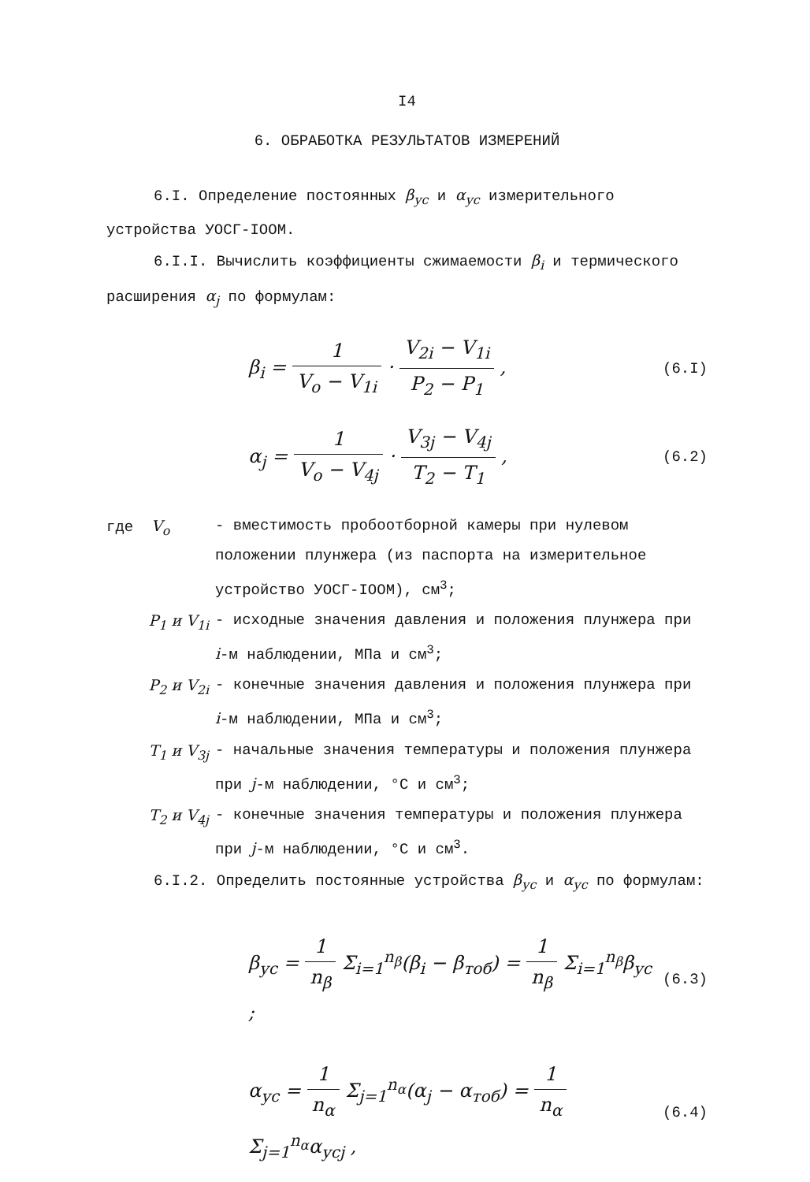I4
6. ОБРАБОТКА РЕЗУЛЬТАТОВ ИЗМЕРЕНИЙ
6.I. Определение постоянных β<sub>ус</sub> и α<sub>ус</sub> измерительного устройства УОСГ-IOOM.
6.I.I. Вычислить коэффициенты сжимаемости β<sub>i</sub> и термического расширения α<sub>j</sub> по формулам:
β<sub>i</sub> = 1 V<sub>o</sub> − V<sub>1i</sub> · V<sub>2i</sub> − V<sub>1i</sub> P<sub>2</sub> − P<sub>1</sub> ,
(6.I)
α<sub>j</sub> = 1 V<sub>o</sub> − V<sub>4j</sub> · V<sub>3j</sub> − V<sub>4j</sub> T<sub>2</sub> − T<sub>1</sub> ,
(6.2)
где V<sub>o</sub> - вместимость пробоотборной камеры при нулевом положении плунжера (из паспорта на измерительное устройство УОСГ-IOOM), см<sup>3</sup>;
P<sub>1</sub> и V<sub>1i</sub> - исходные значения давления и положения плунжера при i-м наблюдении, МПа и см<sup>3</sup>;
P<sub>2</sub> и V<sub>2i</sub> - конечные значения давления и положения плунжера при i-м наблюдении, МПа и см<sup>3</sup>;
T<sub>1</sub> и V<sub>3j</sub> - начальные значения температуры и положения плунжера при j-м наблюдении, °С и см<sup>3</sup>;
T<sub>2</sub> и V<sub>4j</sub> - конечные значения температуры и положения плунжера при j-м наблюдении, °С и см<sup>3</sup>.
6.I.2. Определить постоянные устройства β<sub>ус</sub> и α<sub>ус</sub> по формулам:
β<sub>ус</sub> = 1 n<sub>β</sub> Σ<sub>i=1</sub><sup>n<sub>β</sub></sup>(β<sub>i</sub> − β<sub>тоб</sub>) = 1 n<sub>β</sub> Σ<sub>i=1</sub><sup>n<sub>β</sub></sup>β<sub>ус</sub> ;
(6.3)
α<sub>ус</sub> = 1 n<sub>α</sub> Σ<sub>j=1</sub><sup>n<sub>α</sub></sup>(α<sub>j</sub> − α<sub>тоб</sub>) = 1 n<sub>α</sub> Σ<sub>j=1</sub><sup>n<sub>α</sub></sup>α<sub>усj</sub> ,
(6.4)